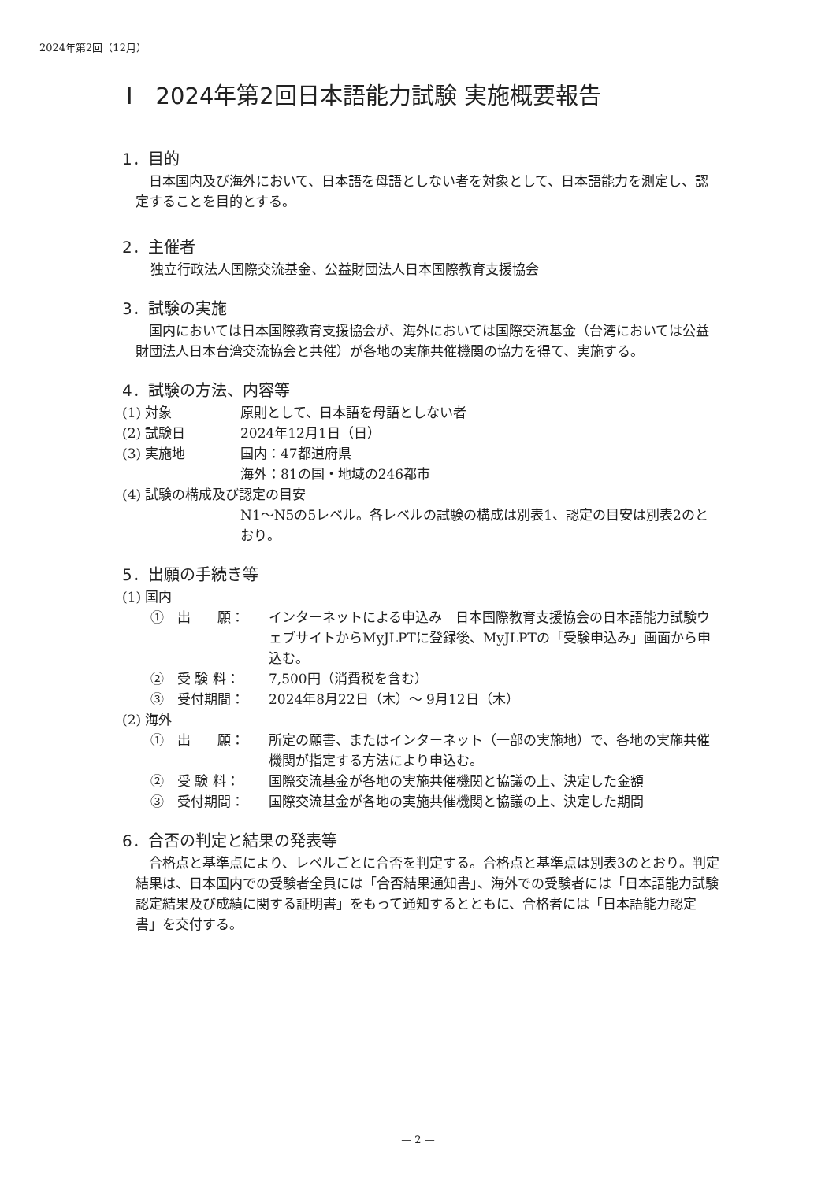2024年第2回（12月）
Ⅰ　2024年第2回日本語能力試験 実施概要報告
1．目的
日本国内及び海外において、日本語を母語としない者を対象として、日本語能力を測定し、認定することを目的とする。
2．主催者
独立行政法人国際交流基金、公益財団法人日本国際教育支援協会
3．試験の実施
国内においては日本国際教育支援協会が、海外においては国際交流基金（台湾においては公益財団法人日本台湾交流協会と共催）が各地の実施共催機関の協力を得て、実施する。
4．試験の方法、内容等
(1) 対象 原則として、日本語を母語としない者
(2) 試験日 2024年12月1日（日）
(3) 実施地 国内：47都道府県
海外：81の国・地域の246都市
(4) 試験の構成及び認定の目安
N1～N5の5レベル。各レベルの試験の構成は別表1、認定の目安は別表2のとおり。
5．出願の手続き等
(1) 国内
①　出　　願： インターネットによる申込み　日本国際教育支援協会の日本語能力試験ウェブサイトからMyJLPTに登録後、MyJLPTの「受験申込み」画面から申込む。
②　受 験 料： 7,500円（消費税を含む）
③　受付期間： 2024年8月22日（木）～ 9月12日（木）
(2) 海外
①　出　　願： 所定の願書、またはインターネット（一部の実施地）で、各地の実施共催機関が指定する方法により申込む。
②　受 験 料： 国際交流基金が各地の実施共催機関と協議の上、決定した金額
③　受付期間： 国際交流基金が各地の実施共催機関と協議の上、決定した期間
6．合否の判定と結果の発表等
合格点と基準点により、レベルごとに合否を判定する。合格点と基準点は別表3のとおり。判定結果は、日本国内での受験者全員には「合否結果通知書」、海外での受験者には「日本語能力試験認定結果及び成績に関する証明書」をもって通知するとともに、合格者には「日本語能力認定書」を交付する。
— 2 —